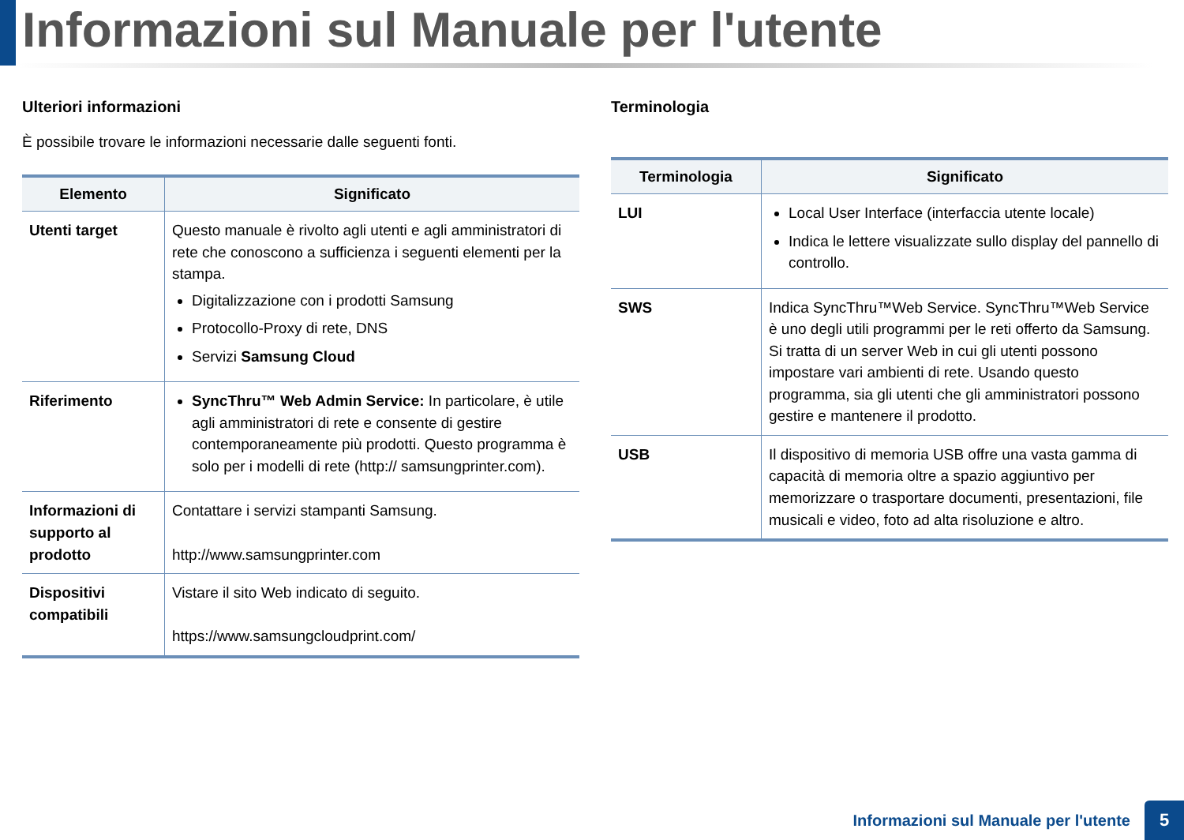Informazioni sul Manuale per l'utente
Ulteriori informazioni
È possibile trovare le informazioni necessarie dalle seguenti fonti.
| Elemento | Significato |
| --- | --- |
| Utenti target | Questo manuale è rivolto agli utenti e agli amministratori di rete che conoscono a sufficienza i seguenti elementi per la stampa. Digitalizzazione con i prodotti Samsung Protocollo-Proxy di rete, DNS Servizi Samsung Cloud |
| Riferimento | SyncThru™ Web Admin Service: In particolare, è utile agli amministratori di rete e consente di gestire contemporaneamente più prodotti. Questo programma è solo per i modelli di rete (http:// samsungprinter.com). |
| Informazioni di supporto al prodotto | Contattare i servizi stampanti Samsung. http://www.samsungprinter.com |
| Dispositivi compatibili | Vistare il sito Web indicato di seguito. https://www.samsungcloudprint.com/ |
Terminologia
| Terminologia | Significato |
| --- | --- |
| LUI | Local User Interface (interfaccia utente locale) Indica le lettere visualizzate sullo display del pannello di controllo. |
| SWS | Indica SyncThru™Web Service. SyncThru™Web Service è uno degli utili programmi per le reti offerto da Samsung. Si tratta di un server Web in cui gli utenti possono impostare vari ambienti di rete. Usando questo programma, sia gli utenti che gli amministratori possono gestire e mantenere il prodotto. |
| USB | Il dispositivo di memoria USB offre una vasta gamma di capacità di memoria oltre a spazio aggiuntivo per memorizzare o trasportare documenti, presentazioni, file musicali e video, foto ad alta risoluzione e altro. |
Informazioni sul Manuale per l'utente
5